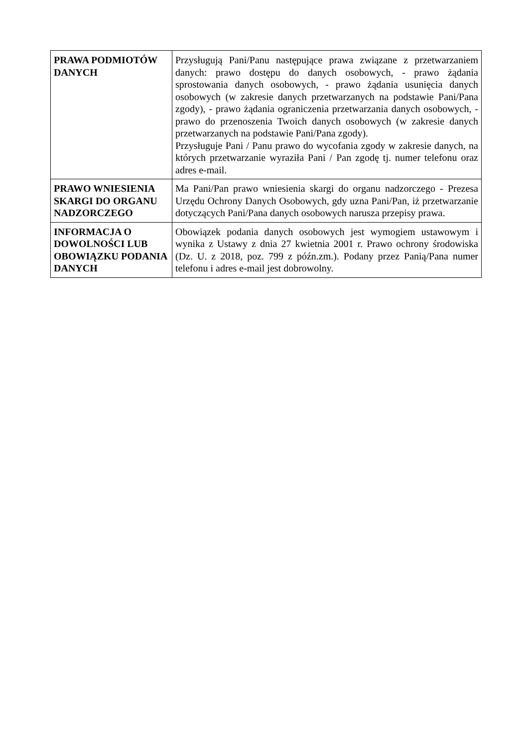| PRAWA PODMIOTÓW DANYCH | Przysługują Pani/Panu następujące prawa związane z przetwarzaniem danych: prawo dostępu do danych osobowych, - prawo żądania sprostowania danych osobowych, - prawo żądania usunięcia danych osobowych (w zakresie danych przetwarzanych na podstawie Pani/Pana zgody), - prawo żądania ograniczenia przetwarzania danych osobowych, - prawo do przenoszenia Twoich danych osobowych (w zakresie danych przetwarzanych na podstawie Pani/Pana zgody). Przysługuje Pani / Panu prawo do wycofania zgody w zakresie danych, na których przetwarzanie wyraziła Pani / Pan zgodę tj. numer telefonu oraz adres e-mail. |
| PRAWO WNIESIENIA SKARGI DO ORGANU NADZORCZEGO | Ma Pani/Pan prawo wniesienia skargi do organu nadzorczego - Prezesa Urzędu Ochrony Danych Osobowych, gdy uzna Pani/Pan, iż przetwarzanie dotyczących Pani/Pana danych osobowych narusza przepisy prawa. |
| INFORMACJA O DOWOLNOŚCI LUB OBOWIĄZKU PODANIA DANYCH | Obowiązek podania danych osobowych jest wymogiem ustawowym i wynika z Ustawy z dnia 27 kwietnia 2001 r. Prawo ochrony środowiska (Dz. U. z 2018, poz. 799 z późn.zm.). Podany przez Panią/Pana numer telefonu i adres e-mail jest dobrowolny. |